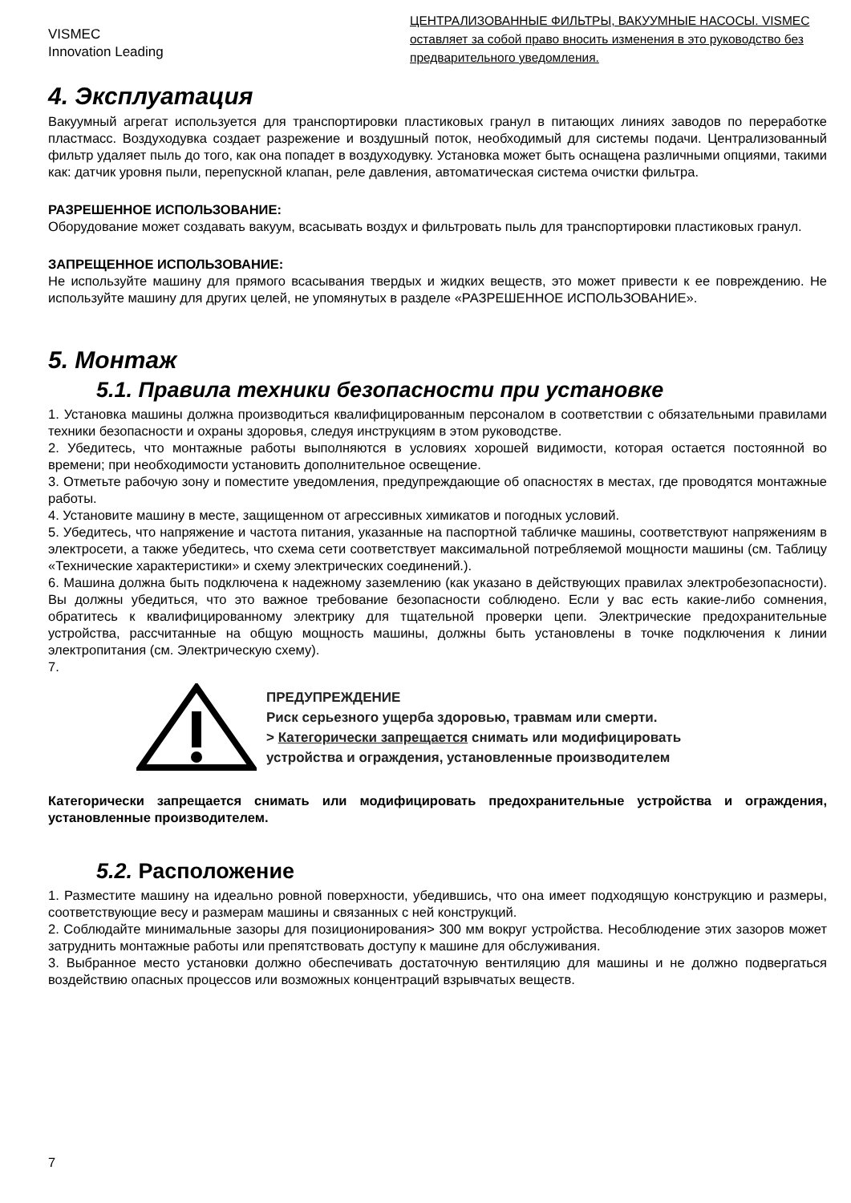VISMEC
Innovation Leading
ЦЕНТРАЛИЗОВАННЫЕ ФИЛЬТРЫ, ВАКУУМНЫЕ НАСОСЫ. VISMEC оставляет за собой право вносить изменения в это руководство без предварительного уведомления.
4. Эксплуатация
Вакуумный агрегат используется для транспортировки пластиковых гранул в питающих линиях заводов по переработке пластмасс. Воздуходувка создает разрежение и воздушный поток, необходимый для системы подачи. Централизованный фильтр удаляет пыль до того, как она попадет в воздуходувку. Установка может быть оснащена различными опциями, такими как: датчик уровня пыли, перепускной клапан, реле давления, автоматическая система очистки фильтра.
РАЗРЕШЕННОЕ ИСПОЛЬЗОВАНИЕ:
Оборудование может создавать вакуум, всасывать воздух и фильтровать пыль для транспортировки пластиковых гранул.
ЗАПРЕЩЕННОЕ ИСПОЛЬЗОВАНИЕ:
Не используйте машину для прямого всасывания твердых и жидких веществ, это может привести к ее повреждению. Не используйте машину для других целей, не упомянутых в разделе «РАЗРЕШЕННОЕ ИСПОЛЬЗОВАНИЕ».
5. Монтаж
5.1. Правила техники безопасности при установке
1. Установка машины должна производиться квалифицированным персоналом в соответствии с обязательными правилами техники безопасности и охраны здоровья, следуя инструкциям в этом руководстве.
2. Убедитесь, что монтажные работы выполняются в условиях хорошей видимости, которая остается постоянной во времени; при необходимости установить дополнительное освещение.
3. Отметьте рабочую зону и поместите уведомления, предупреждающие об опасностях в местах, где проводятся монтажные работы.
4. Установите машину в месте, защищенном от агрессивных химикатов и погодных условий.
5. Убедитесь, что напряжение и частота питания, указанные на паспортной табличке машины, соответствуют напряжениям в электросети, а также убедитесь, что схема сети соответствует максимальной потребляемой мощности машины (см. Таблицу «Технические характеристики» и схему электрических соединений.).
6. Машина должна быть подключена к надежному заземлению (как указано в действующих правилах электробезопасности). Вы должны убедиться, что это важное требование безопасности соблюдено. Если у вас есть какие-либо сомнения, обратитесь к квалифицированному электрику для тщательной проверки цепи. Электрические предохранительные устройства, рассчитанные на общую мощность машины, должны быть установлены в точке подключения к линии электропитания (см. Электрическую схему).
7.
ПРЕДУПРЕЖДЕНИЕ
Риск серьезного ущерба здоровью, травмам или смерти.
> Категорически запрещается снимать или модифицировать
устройства и ограждения, установленные производителем
Категорически запрещается снимать или модифицировать предохранительные устройства и ограждения, установленные производителем.
5.2. Расположение
1. Разместите машину на идеально ровной поверхности, убедившись, что она имеет подходящую конструкцию и размеры, соответствующие весу и размерам машины и связанных с ней конструкций.
2. Соблюдайте минимальные зазоры для позиционирования> 300 мм вокруг устройства. Несоблюдение этих зазоров может затруднить монтажные работы или препятствовать доступу к машине для обслуживания.
3. Выбранное место установки должно обеспечивать достаточную вентиляцию для машины и не должно подвергаться воздействию опасных процессов или возможных концентраций взрывчатых веществ.
7